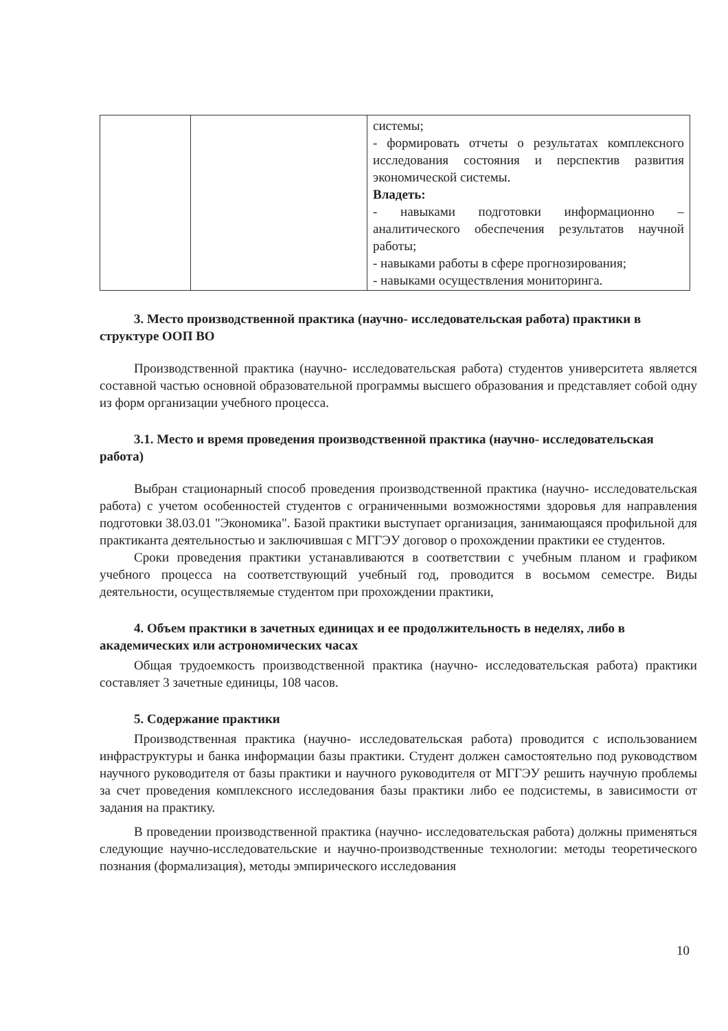| | | системы; - формировать отчеты о результатах комплексного исследования состояния и перспектив развития экономической системы. Владеть: - навыками подготовки информационно – аналитического обеспечения результатов научной работы; - навыками работы в сфере прогнозирования; - навыками осуществления мониторинга. |
3. Место производственной практика (научно- исследовательская работа) практики в структуре ООП ВО
Производственной практика (научно- исследовательская работа) студентов университета является составной частью основной образовательной программы высшего образования и представляет собой одну из форм организации учебного процесса.
3.1. Место и время проведения производственной практика (научно- исследовательская работа)
Выбран стационарный способ проведения производственной практика (научно- исследовательская работа) с учетом особенностей студентов с ограниченными возможностями здоровья для направления подготовки 38.03.01 "Экономика". Базой практики выступает организация, занимающаяся профильной для практиканта деятельностью и заключившая с МГГЭУ договор о прохождении практики ее студентов.
Сроки проведения практики устанавливаются в соответствии с учебным планом и графиком учебного процесса на соответствующий учебный год, проводится в восьмом семестре. Виды деятельности, осуществляемые студентом при прохождении практики,
4. Объем практики в зачетных единицах и ее продолжительность в неделях, либо в академических или астрономических часах
Общая трудоемкость производственной практика (научно- исследовательская работа) практики составляет 3 зачетные единицы, 108 часов.
5. Содержание практики
Производственная практика (научно- исследовательская работа) проводится с использованием инфраструктуры и банка информации базы практики. Студент должен самостоятельно под руководством научного руководителя от базы практики и научного руководителя от МГГЭУ решить научную проблемы за счет проведения комплексного исследования базы практики либо ее подсистемы, в зависимости от задания на практику.
В проведении производственной практика (научно- исследовательская работа) должны применяться следующие научно-исследовательские и научно-производственные технологии: методы теоретического познания (формализация), методы эмпирического исследования
10